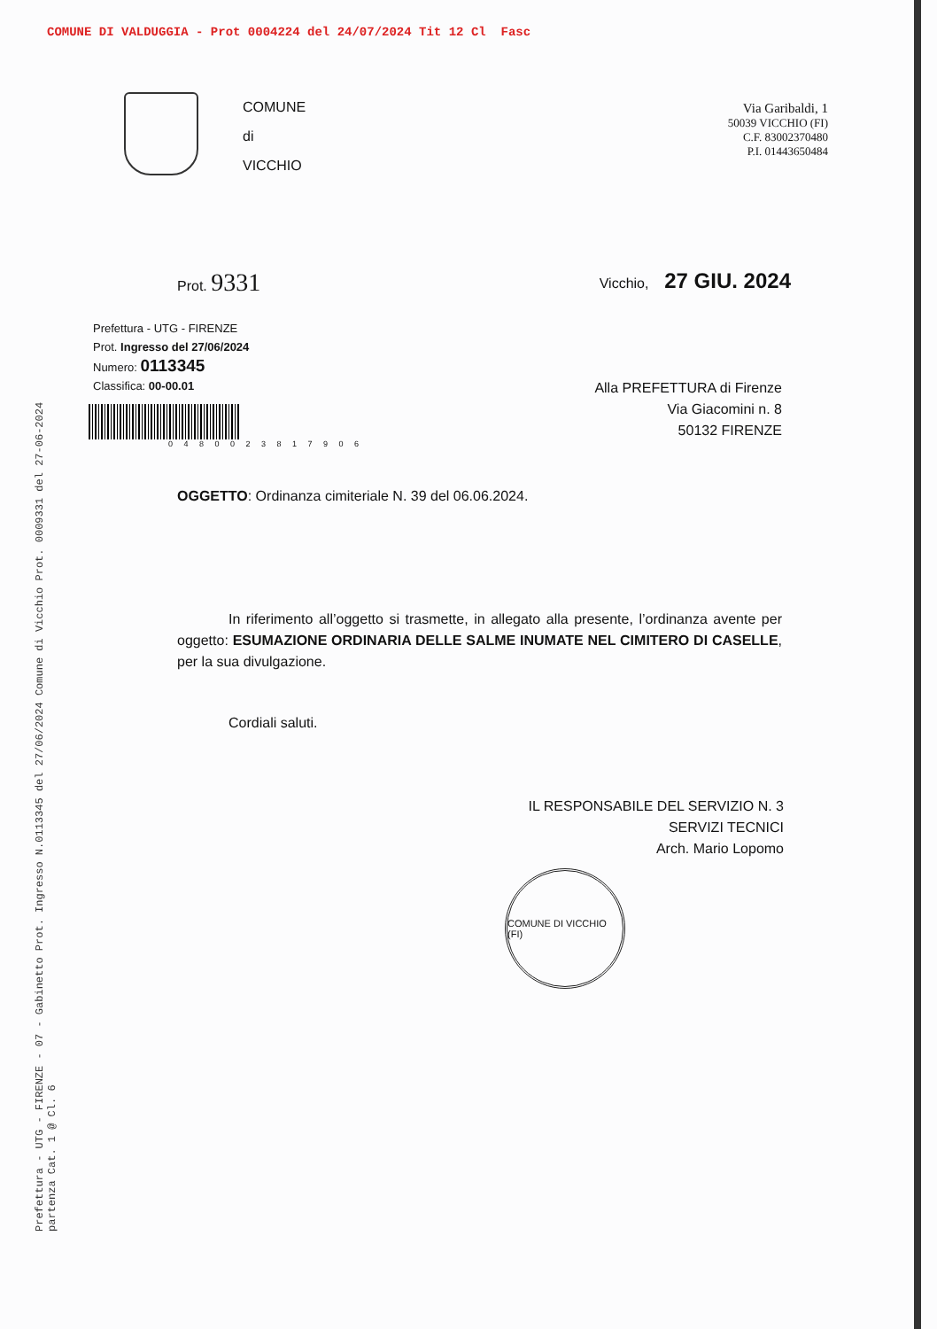COMUNE DI VALDUGGIA - Prot 0004224 del 24/07/2024 Tit 12 Cl Fasc
COMUNE
di
VICCHIO
Via Garibaldi, 1
50039 VICCHIO (FI)
C.F. 83002370480
P.I. 01443650484
Prot. 9331
Vicchio, 27 GIU. 2024
Prefettura - UTG - FIRENZE
Prot. Ingresso del 27/06/2024
Numero: 0113345
Classifica: 00-00.01
0 4 8 0 0 2 3 8 1 7 9 0 6
Alla PREFETTURA di Firenze
Via Giacomini n. 8
50132 FIRENZE
OGGETTO: Ordinanza cimiteriale N. 39 del 06.06.2024.
In riferimento all’oggetto si trasmette, in allegato alla presente, l’ordinanza avente per oggetto: ESUMAZIONE ORDINARIA DELLE SALME INUMATE NEL CIMITERO DI CASELLE, per la sua divulgazione.
Cordiali saluti.
IL RESPONSABILE DEL SERVIZIO N. 3
SERVIZI TECNICI
Arch. Mario Lopomo
COMUNE DI VICCHIO (FI)
Prefettura - UTG - FIRENZE - 07 - Gabinetto Prot. Ingresso N.0113345 del 27/06/2024 Comune di Vicchio Prot. 0009331 del 27-06-2024 partenza Cat. 1 @ Cl. 6